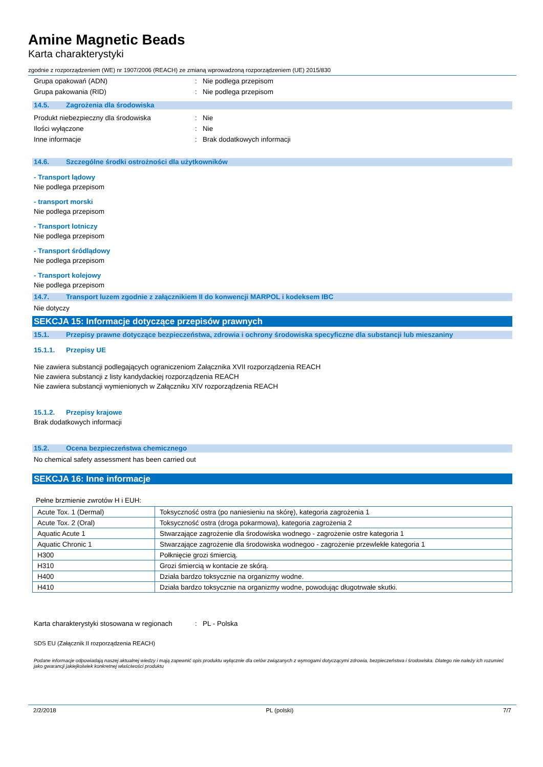Amine Magnetic Beads
Karta charakterystyki
zgodnie z rozporządzeniem (WE) nr 1907/2006 (REACH) ze zmianą wprowadzoną rozporządzeniem (UE) 2015/830
Grupa opakowań (ADN): Nie podlega przepisom
Grupa pakowania (RID): Nie podlega przepisom
14.5. Zagrożenia dla środowiska
Produkt niebezpieczny dla środowiska: Nie
Ilości wyłączone: Nie
Inne informacje: Brak dodatkowych informacji
14.6. Szczególne środki ostrożności dla użytkowników
- Transport lądowy
Nie podlega przepisom
- transport morski
Nie podlega przepisom
- Transport lotniczy
Nie podlega przepisom
- Transport śródlądowy
Nie podlega przepisom
- Transport kolejowy
Nie podlega przepisom
14.7. Transport luzem zgodnie z załącznikiem II do konwencji MARPOL i kodeksem IBC
Nie dotyczy
SEKCJA 15: Informacje dotyczące przepisów prawnych
15.1. Przepisy prawne dotyczące bezpieczeństwa, zdrowia i ochrony środowiska specyficzne dla substancji lub mieszaniny
15.1.1. Przepisy UE
Nie zawiera substancji podlegających ograniczeniom Załącznika XVII rozporządzenia REACH
Nie zawiera substancji z listy kandydackiej rozporządzenia REACH
Nie zawiera substancji wymienionych w Załączniku XIV rozporządzenia REACH
15.1.2. Przepisy krajowe
Brak dodatkowych informacji
15.2. Ocena bezpieczeństwa chemicznego
No chemical safety assessment has been carried out
SEKCJA 16: Inne informacje
Pełne brzmienie zwrotów H i EUH:
| Acute Tox. 1 (Dermal) | Toksyczność ostra (po naniesieniu na skórę), kategoria zagrożenia 1 |
| Acute Tox. 2 (Oral) | Toksyczność ostra (droga pokarmowa), kategoria zagrożenia 2 |
| Aquatic Acute 1 | Stwarzające zagrożenie dla środowiska wodnego - zagrożenie ostre kategoria 1 |
| Aquatic Chronic 1 | Stwarzające zagrożenie dla środowiska wodnegoo - zagrożenie przewlekłe kategoria 1 |
| H300 | Połknięcie grozi śmiercią. |
| H310 | Grozi śmiercią w kontacie ze skórą. |
| H400 | Działa bardzo toksycznie na organizmy wodne. |
| H410 | Działa bardzo toksycznie na organizmy wodne, powodując długotrwałe skutki. |
Karta charakterystyki stosowana w regionach: PL - Polska
SDS EU (Załącznik II rozporządzenia REACH)
Podane informacje odpowiadają naszej aktualnej wiedzy i mają zapewnić opis produktu wyłącznie dla celów związanych z wymogami dotyczącymi zdrowia, bezpieczeństwa i środowiska. Dlatego nie należy ich rozumieć jako gwarancji jakiejkolwiek konkretnej właściwości produktu
2/2/2018 PL (polski) 7/7